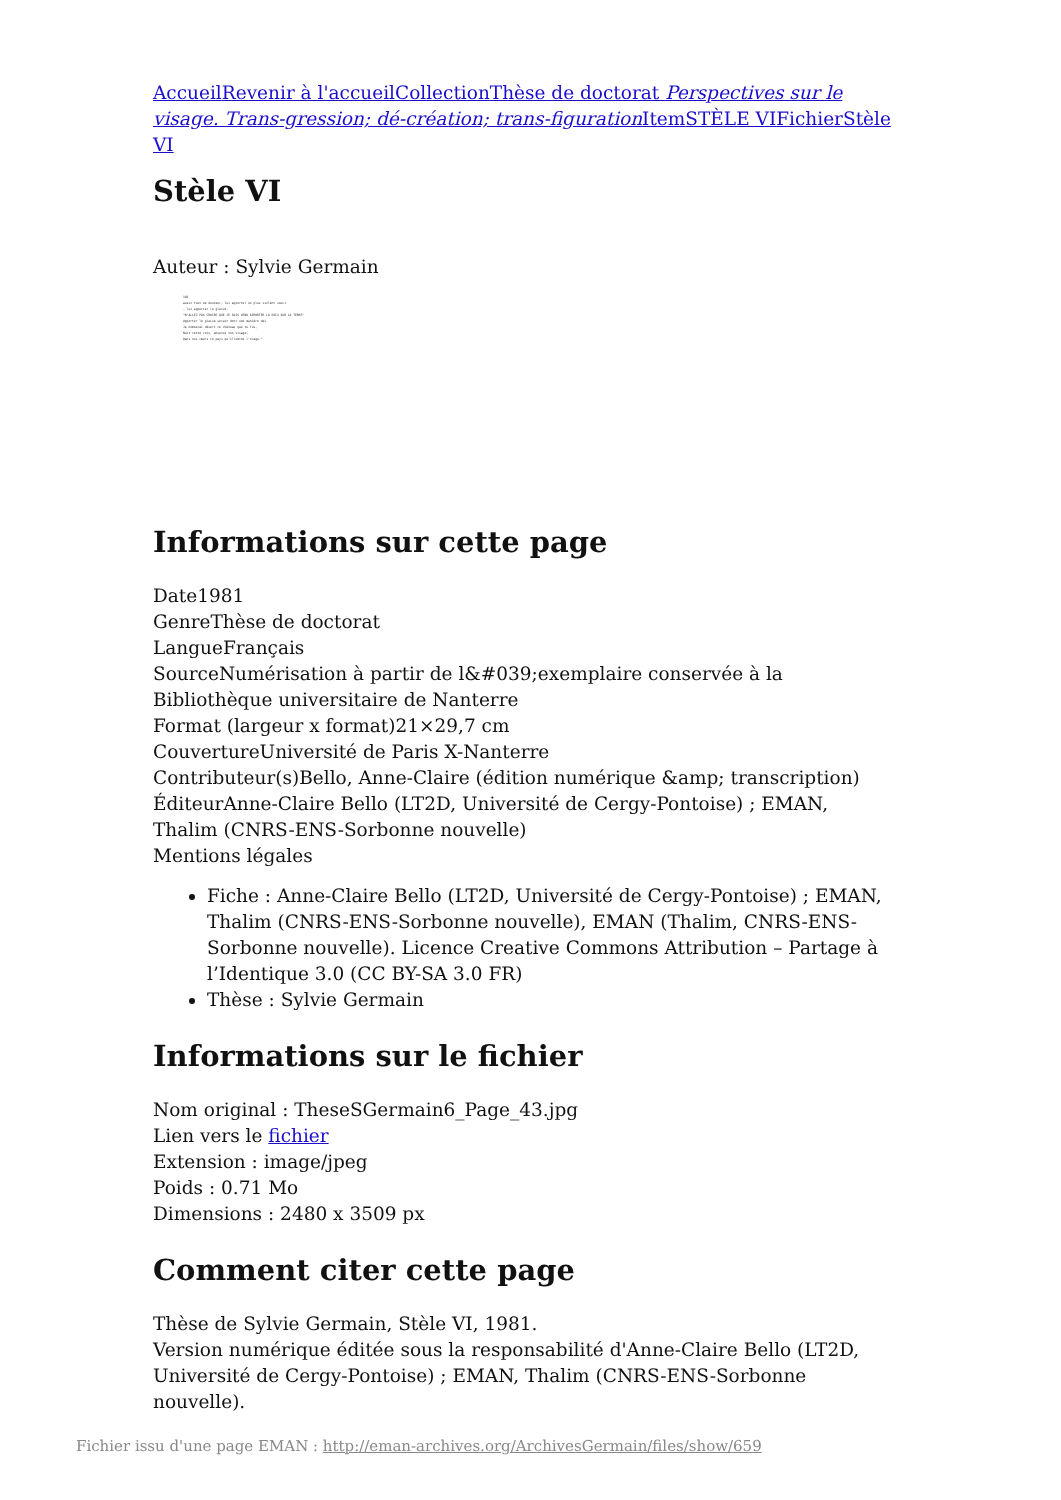Accueil Revenir à l'accueil Collection Thèse de doctorat Perspectives sur le visage. Trans-gression; dé-création; trans-figuration Item STÈLE VI Fichier Stèle VI
Stèle VI
Auteur : Sylvie Germain
193
avait tout de douceur, lui apporter un plus violent souci
- lui apporter le glaive.
"N'ALLEZ PAS CROIRE QUE JE SOIS VENU APPORTER LA PAIX SUR LA TERRE"
Apporter le glaive serait donc une manière dei-
Je nommerai désert ce château que tu fus,
Nuit cette voix, absence ton visage,
Dans nos cœurs ce pays qu'illumine l'orage."
Informations sur cette page
Date1981
GenreThèse de doctorat
LangueFrançais
SourceNumérisation à partir de l&#039;exemplaire conservée à la Bibliothèque universitaire de Nanterre
Format (largeur x format)21×29,7 cm
CouvertureUniversité de Paris X-Nanterre
Contributeur(s)Bello, Anne-Claire (édition numérique &amp; transcription)
ÉditeurAnne-Claire Bello (LT2D, Université de Cergy-Pontoise) ; EMAN, Thalim (CNRS-ENS-Sorbonne nouvelle)
Mentions légales
Fiche : Anne-Claire Bello (LT2D, Université de Cergy-Pontoise) ; EMAN, Thalim (CNRS-ENS-Sorbonne nouvelle), EMAN (Thalim, CNRS-ENS-Sorbonne nouvelle). Licence Creative Commons Attribution – Partage à l’Identique 3.0 (CC BY-SA 3.0 FR)
Thèse : Sylvie Germain
Informations sur le fichier
Nom original : TheseSGermain6_Page_43.jpg
Lien vers le fichier
Extension : image/jpeg
Poids : 0.71 Mo
Dimensions : 2480 x 3509 px
Comment citer cette page
Thèse de Sylvie Germain, Stèle VI, 1981.
Version numérique éditée sous la responsabilité d'Anne-Claire Bello (LT2D, Université de Cergy-Pontoise) ; EMAN, Thalim (CNRS-ENS-Sorbonne nouvelle).
Fichier issu d'une page EMAN : http://eman-archives.org/ArchivesGermain/files/show/659